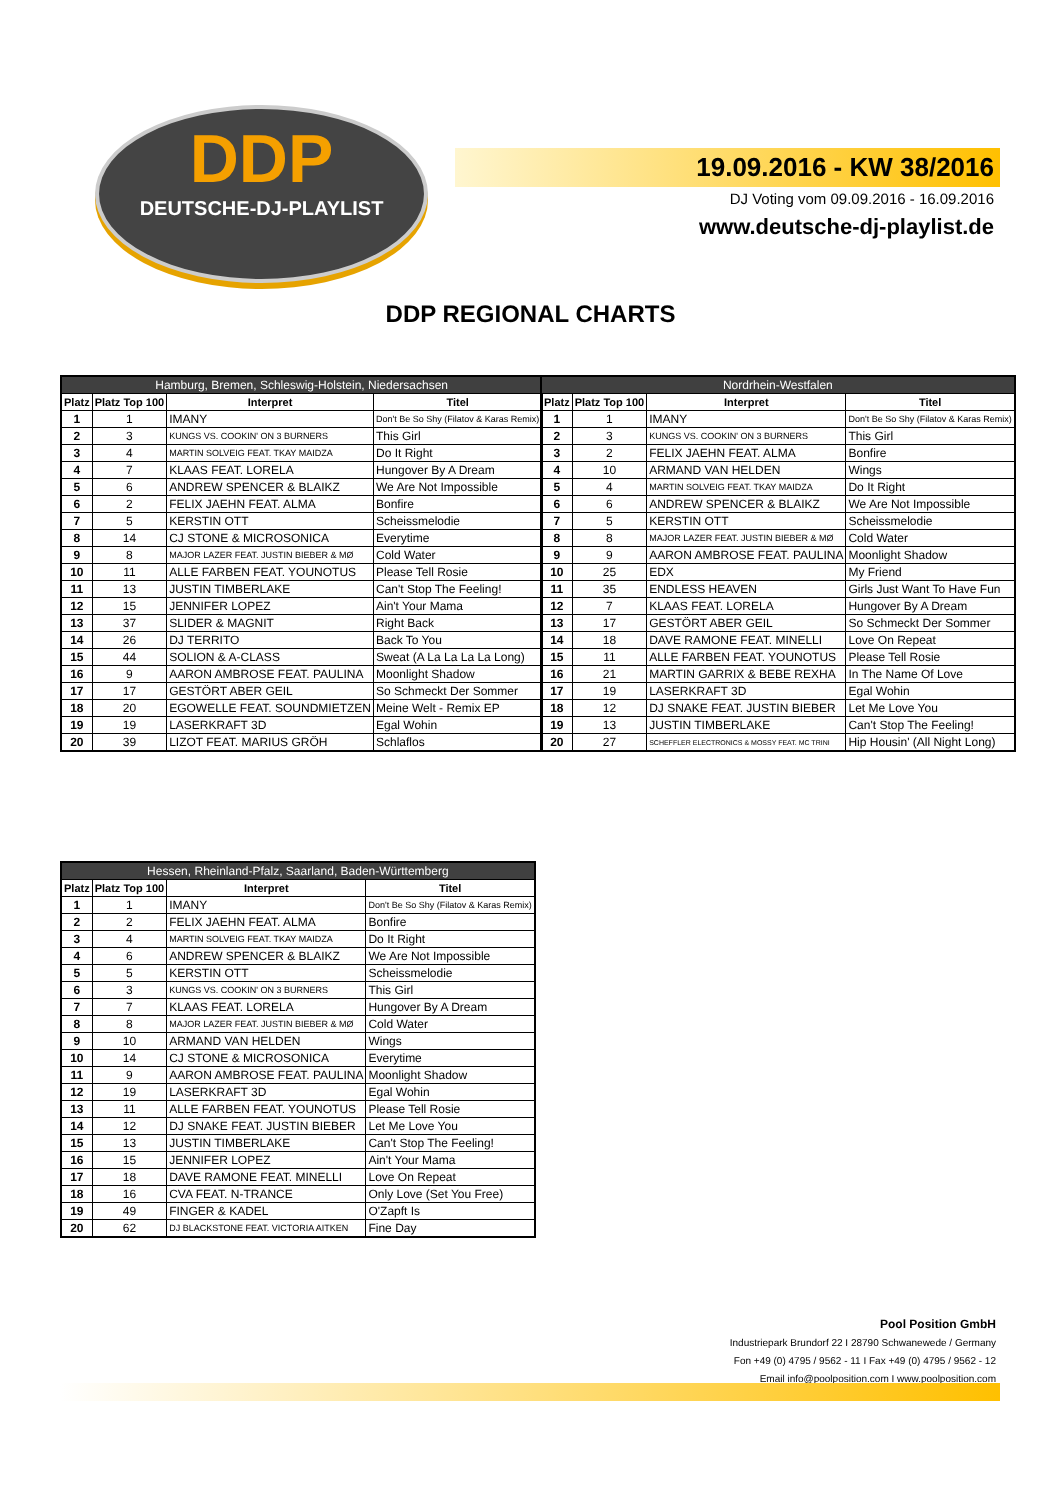DDP
DEUTSCHE-DJ-PLAYLIST
19.09.2016 - KW 38/2016
DJ Voting vom 09.09.2016 - 16.09.2016
www.deutsche-dj-playlist.de
DDP REGIONAL CHARTS
| Hamburg, Bremen, Schleswig-Holstein, Niedersachsen | | | |
| --- | --- | --- | --- |
| Platz | Platz Top 100 | Interpret | Titel |
| 1 | 1 | IMANY | Don't Be So Shy (Filatov & Karas Remix) |
| 2 | 3 | KUNGS VS. COOKIN' ON 3 BURNERS | This Girl |
| 3 | 4 | MARTIN SOLVEIG FEAT. TKAY MAIDZA | Do It Right |
| 4 | 7 | KLAAS FEAT. LORELA | Hungover By A Dream |
| 5 | 6 | ANDREW SPENCER & BLAIKZ | We Are Not Impossible |
| 6 | 2 | FELIX JAEHN FEAT. ALMA | Bonfire |
| 7 | 5 | KERSTIN OTT | Scheissmelodie |
| 8 | 14 | CJ STONE & MICROSONICA | Everytime |
| 9 | 8 | MAJOR LAZER FEAT. JUSTIN BIEBER & MØ | Cold Water |
| 10 | 11 | ALLE FARBEN FEAT. YOUNOTUS | Please Tell Rosie |
| 11 | 13 | JUSTIN TIMBERLAKE | Can't Stop The Feeling! |
| 12 | 15 | JENNIFER LOPEZ | Ain't Your Mama |
| 13 | 37 | SLIDER & MAGNIT | Right Back |
| 14 | 26 | DJ TERRITO | Back To You |
| 15 | 44 | SOLION & A-CLASS | Sweat (A La La La La Long) |
| 16 | 9 | AARON AMBROSE FEAT. PAULINA | Moonlight Shadow |
| 17 | 17 | GESTÖRT ABER GEIL | So Schmeckt Der Sommer |
| 18 | 20 | EGOWELLE FEAT. SOUNDMIETZEN | Meine Welt - Remix EP |
| 19 | 19 | LASERKRAFT 3D | Egal Wohin |
| 20 | 39 | LIZOT FEAT. MARIUS GRÖH | Schlaflos |
| Nordrhein-Westfalen | | | |
| --- | --- | --- | --- |
| Platz | Platz Top 100 | Interpret | Titel |
| 1 | 1 | IMANY | Don't Be So Shy (Filatov & Karas Remix) |
| 2 | 3 | KUNGS VS. COOKIN' ON 3 BURNERS | This Girl |
| 3 | 2 | FELIX JAEHN FEAT. ALMA | Bonfire |
| 4 | 10 | ARMAND VAN HELDEN | Wings |
| 5 | 4 | MARTIN SOLVEIG FEAT. TKAY MAIDZA | Do It Right |
| 6 | 6 | ANDREW SPENCER & BLAIKZ | We Are Not Impossible |
| 7 | 5 | KERSTIN OTT | Scheissmelodie |
| 8 | 8 | MAJOR LAZER FEAT. JUSTIN BIEBER & MØ | Cold Water |
| 9 | 9 | AARON AMBROSE FEAT. PAULINA | Moonlight Shadow |
| 10 | 25 | EDX | My Friend |
| 11 | 35 | ENDLESS HEAVEN | Girls Just Want To Have Fun |
| 12 | 7 | KLAAS FEAT. LORELA | Hungover By A Dream |
| 13 | 17 | GESTÖRT ABER GEIL | So Schmeckt Der Sommer |
| 14 | 18 | DAVE RAMONE FEAT. MINELLI | Love On Repeat |
| 15 | 11 | ALLE FARBEN FEAT. YOUNOTUS | Please Tell Rosie |
| 16 | 21 | MARTIN GARRIX & BEBE REXHA | In The Name Of Love |
| 17 | 19 | LASERKRAFT 3D | Egal Wohin |
| 18 | 12 | DJ SNAKE FEAT. JUSTIN BIEBER | Let Me Love You |
| 19 | 13 | JUSTIN TIMBERLAKE | Can't Stop The Feeling! |
| 20 | 27 | SCHEFFLER ELECTRONICS & MOSSY FEAT. MC TRINI | Hip Housin' (All Night Long) |
| Hessen, Rheinland-Pfalz, Saarland, Baden-Württemberg | | | |
| --- | --- | --- | --- |
| Platz | Platz Top 100 | Interpret | Titel |
| 1 | 1 | IMANY | Don't Be So Shy (Filatov & Karas Remix) |
| 2 | 2 | FELIX JAEHN FEAT. ALMA | Bonfire |
| 3 | 4 | MARTIN SOLVEIG FEAT. TKAY MAIDZA | Do It Right |
| 4 | 6 | ANDREW SPENCER & BLAIKZ | We Are Not Impossible |
| 5 | 5 | KERSTIN OTT | Scheissmelodie |
| 6 | 3 | KUNGS VS. COOKIN' ON 3 BURNERS | This Girl |
| 7 | 7 | KLAAS FEAT. LORELA | Hungover By A Dream |
| 8 | 8 | MAJOR LAZER FEAT. JUSTIN BIEBER & MØ | Cold Water |
| 9 | 10 | ARMAND VAN HELDEN | Wings |
| 10 | 14 | CJ STONE & MICROSONICA | Everytime |
| 11 | 9 | AARON AMBROSE FEAT. PAULINA | Moonlight Shadow |
| 12 | 19 | LASERKRAFT 3D | Egal Wohin |
| 13 | 11 | ALLE FARBEN FEAT. YOUNOTUS | Please Tell Rosie |
| 14 | 12 | DJ SNAKE FEAT. JUSTIN BIEBER | Let Me Love You |
| 15 | 13 | JUSTIN TIMBERLAKE | Can't Stop The Feeling! |
| 16 | 15 | JENNIFER LOPEZ | Ain't Your Mama |
| 17 | 18 | DAVE RAMONE FEAT. MINELLI | Love On Repeat |
| 18 | 16 | CVA FEAT. N-TRANCE | Only Love (Set You Free) |
| 19 | 49 | FINGER & KADEL | O'Zapft Is |
| 20 | 62 | DJ BLACKSTONE FEAT. VICTORIA AITKEN | Fine Day |
Pool Position GmbH
Industriepark Brundorf 22 I 28790 Schwanewede / Germany
Fon +49 (0) 4795 / 9562 - 11 I Fax +49 (0) 4795 / 9562 - 12
Email info@poolposition.com I www.poolposition.com